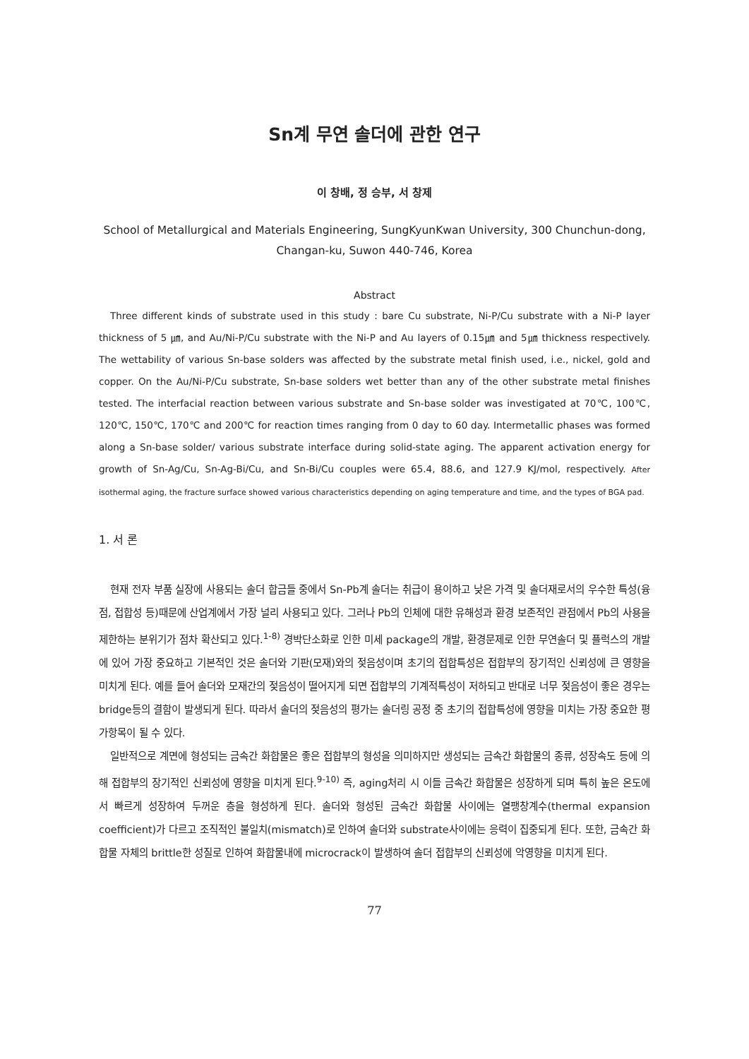Sn계 무연 솔더에 관한 연구
이 창배, 정 승부, 서 창제
School of Metallurgical and Materials Engineering, SungKyunKwan University, 300 Chunchun-dong, Changan-ku, Suwon 440-746, Korea
Abstract
Three different kinds of substrate used in this study : bare Cu substrate, Ni-P/Cu substrate with a Ni-P layer thickness of 5 ㎛, and Au/Ni-P/Cu substrate with the Ni-P and Au layers of 0.15㎛ and 5㎛ thickness respectively. The wettability of various Sn-base solders was affected by the substrate metal finish used, i.e., nickel, gold and copper. On the Au/Ni-P/Cu substrate, Sn-base solders wet better than any of the other substrate metal finishes tested. The interfacial reaction between various substrate and Sn-base solder was investigated at 70℃, 100℃, 120℃, 150℃, 170℃ and 200℃ for reaction times ranging from 0 day to 60 day. Intermetallic phases was formed along a Sn-base solder/ various substrate interface during solid-state aging. The apparent activation energy for growth of Sn-Ag/Cu, Sn-Ag-Bi/Cu, and Sn-Bi/Cu couples were 65.4, 88.6, and 127.9 KJ/mol, respectively. After isothermal aging, the fracture surface showed various characteristics depending on aging temperature and time, and the types of BGA pad.
1. 서 론
현재 전자 부품 실장에 사용되는 솔더 합금들 중에서 Sn-Pb계 솔더는 취급이 용이하고 낮은 가격 및 솔더재로서의 우수한 특성(융점, 접합성 등)때문에 산업계에서 가장 널리 사용되고 있다. 그러나 Pb의 인체에 대한 유해성과 환경 보존적인 관점에서 Pb의 사용을 제한하는 분위기가 점차 확산되고 있다.<sup>1-8)</sup> 경박단소화로 인한 미세 package의 개발, 환경문제로 인한 무연솔더 및 플럭스의 개발에 있어 가장 중요하고 기본적인 것은 솔더와 기판(모재)와의 젖음성이며 초기의 접합특성은 접합부의 장기적인 신뢰성에 큰 영향을 미치게 된다. 예를 들어 솔더와 모재간의 젖음성이 떨어지게 되면 접합부의 기계적특성이 저하되고 반대로 너무 젖음성이 좋은 경우는 bridge등의 결함이 발생되게 된다. 따라서 솔더의 젖음성의 평가는 솔더링 공정 중 초기의 접합특성에 영향을 미치는 가장 중요한 평가항목이 될 수 있다.
일반적으로 계면에 형성되는 금속간 화합물은 좋은 접합부의 형성을 의미하지만 생성되는 금속간 화합물의 종류, 성장속도 등에 의해 접합부의 장기적인 신뢰성에 영향을 미치게 된다.<sup>9-10)</sup> 즉, aging처리 시 이들 금속간 화합물은 성장하게 되며 특히 높은 온도에서 빠르게 성장하여 두꺼운 층을 형성하게 된다. 솔더와 형성된 금속간 화합물 사이에는 열팽창계수(thermal expansion coefficient)가 다르고 조직적인 불일치(mismatch)로 인하여 솔더와 substrate사이에는 응력이 집중되게 된다. 또한, 금속간 화합물 자체의 brittle한 성질로 인하여 화합물내에 microcrack이 발생하여 솔더 접합부의 신뢰성에 악영향을 미치게 된다.
77